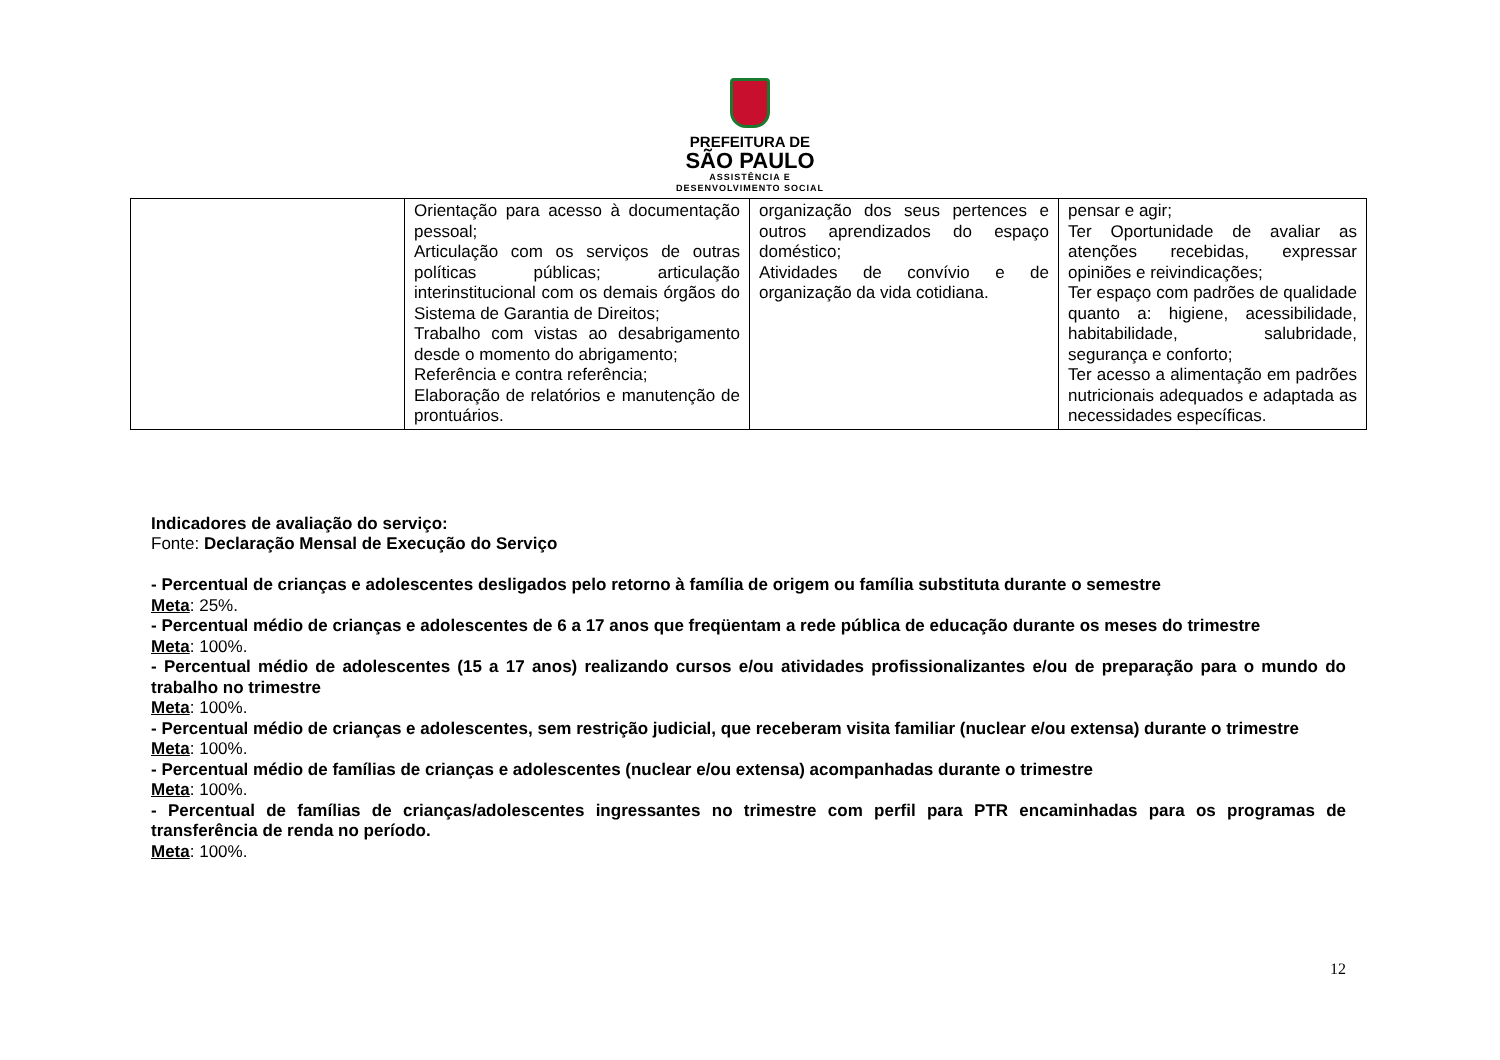PREFEITURA DE
SÃO PAULO
ASSISTÊNCIA E
DESENVOLVIMENTO SOCIAL
| | Orientação para acesso à documentação pessoal; Articulação com os serviços de outras políticas públicas; articulação interinstitucional com os demais órgãos do Sistema de Garantia de Direitos; Trabalho com vistas ao desabrigamento desde o momento do abrigamento; Referência e contra referência; Elaboração de relatórios e manutenção de prontuários. | organização dos seus pertences e outros aprendizados do espaço doméstico; Atividades de convívio e de organização da vida cotidiana. | pensar e agir; Ter Oportunidade de avaliar as atenções recebidas, expressar opiniões e reivindicações; Ter espaço com padrões de qualidade quanto a: higiene, acessibilidade, habitabilidade, salubridade, segurança e conforto; Ter acesso a alimentação em padrões nutricionais adequados e adaptada as necessidades específicas. |
Indicadores de avaliação do serviço:
Fonte: Declaração Mensal de Execução do Serviço
- Percentual de crianças e adolescentes desligados pelo retorno à família de origem ou família substituta durante o semestre
Meta: 25%.
- Percentual médio de crianças e adolescentes de 6 a 17 anos que freqüentam a rede pública de educação durante os meses do trimestre
Meta: 100%.
- Percentual médio de adolescentes (15 a 17 anos) realizando cursos e/ou atividades profissionalizantes e/ou de preparação para o mundo do trabalho no trimestre
Meta: 100%.
- Percentual médio de crianças e adolescentes, sem restrição judicial, que receberam visita familiar (nuclear e/ou extensa) durante o trimestre
Meta: 100%.
- Percentual médio de famílias de crianças e adolescentes (nuclear e/ou extensa) acompanhadas durante o trimestre
Meta: 100%.
- Percentual de famílias de crianças/adolescentes ingressantes no trimestre com perfil para PTR encaminhadas para os programas de transferência de renda no período.
Meta: 100%.
12